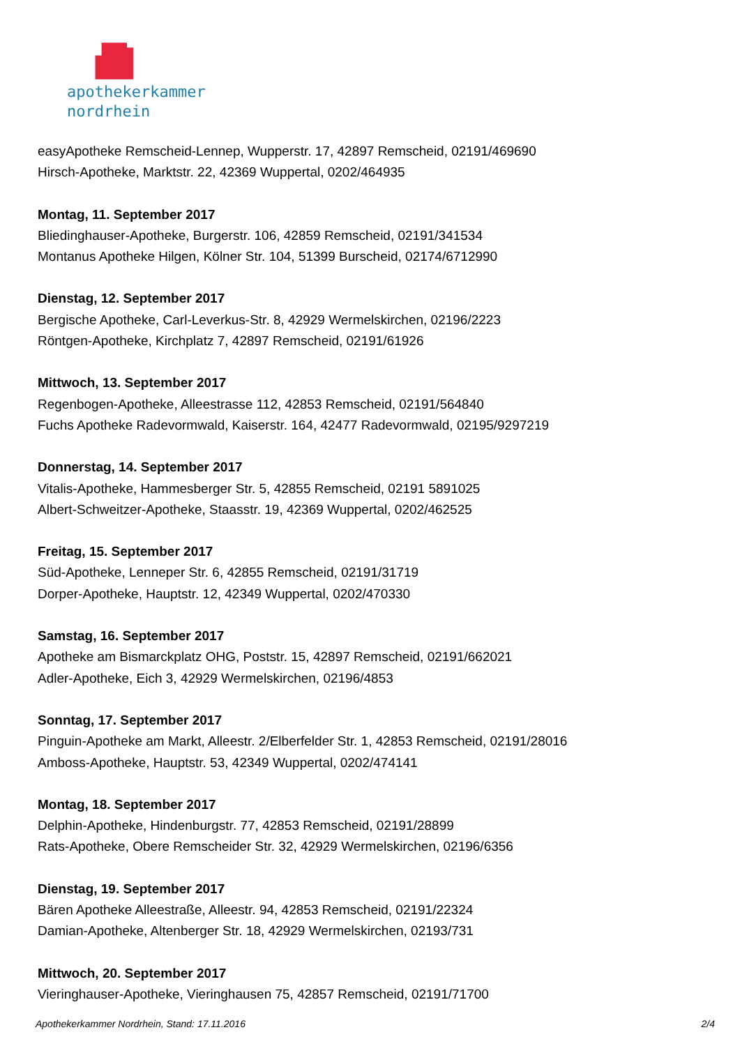apothekerkammer
nordrhein
easyApotheke Remscheid-Lennep, Wupperstr. 17, 42897 Remscheid, 02191/469690
Hirsch-Apotheke, Marktstr. 22, 42369 Wuppertal, 0202/464935
Montag, 11. September 2017
Bliedinghauser-Apotheke, Burgerstr. 106, 42859 Remscheid, 02191/341534
Montanus Apotheke Hilgen, Kölner Str. 104, 51399 Burscheid, 02174/6712990
Dienstag, 12. September 2017
Bergische Apotheke, Carl-Leverkus-Str. 8, 42929 Wermelskirchen, 02196/2223
Röntgen-Apotheke, Kirchplatz 7, 42897 Remscheid, 02191/61926
Mittwoch, 13. September 2017
Regenbogen-Apotheke, Alleestrasse 112, 42853 Remscheid, 02191/564840
Fuchs Apotheke Radevormwald, Kaiserstr. 164, 42477 Radevormwald, 02195/9297219
Donnerstag, 14. September 2017
Vitalis-Apotheke, Hammesberger Str. 5, 42855 Remscheid, 02191 5891025
Albert-Schweitzer-Apotheke, Staasstr. 19, 42369 Wuppertal, 0202/462525
Freitag, 15. September 2017
Süd-Apotheke, Lenneper Str. 6, 42855 Remscheid, 02191/31719
Dorper-Apotheke, Hauptstr. 12, 42349 Wuppertal, 0202/470330
Samstag, 16. September 2017
Apotheke am Bismarckplatz OHG, Poststr. 15, 42897 Remscheid, 02191/662021
Adler-Apotheke, Eich 3, 42929 Wermelskirchen, 02196/4853
Sonntag, 17. September 2017
Pinguin-Apotheke am Markt, Alleestr. 2/Elberfelder Str. 1, 42853 Remscheid, 02191/28016
Amboss-Apotheke, Hauptstr. 53, 42349 Wuppertal, 0202/474141
Montag, 18. September 2017
Delphin-Apotheke, Hindenburgstr. 77, 42853 Remscheid, 02191/28899
Rats-Apotheke, Obere Remscheider Str. 32, 42929 Wermelskirchen, 02196/6356
Dienstag, 19. September 2017
Bären Apotheke Alleestraße, Alleestr. 94, 42853 Remscheid, 02191/22324
Damian-Apotheke, Altenberger Str. 18, 42929 Wermelskirchen, 02193/731
Mittwoch, 20. September 2017
Vieringhauser-Apotheke, Vieringhausen 75, 42857 Remscheid, 02191/71700
Apothekerkammer Nordrhein, Stand: 17.11.2016 2/4